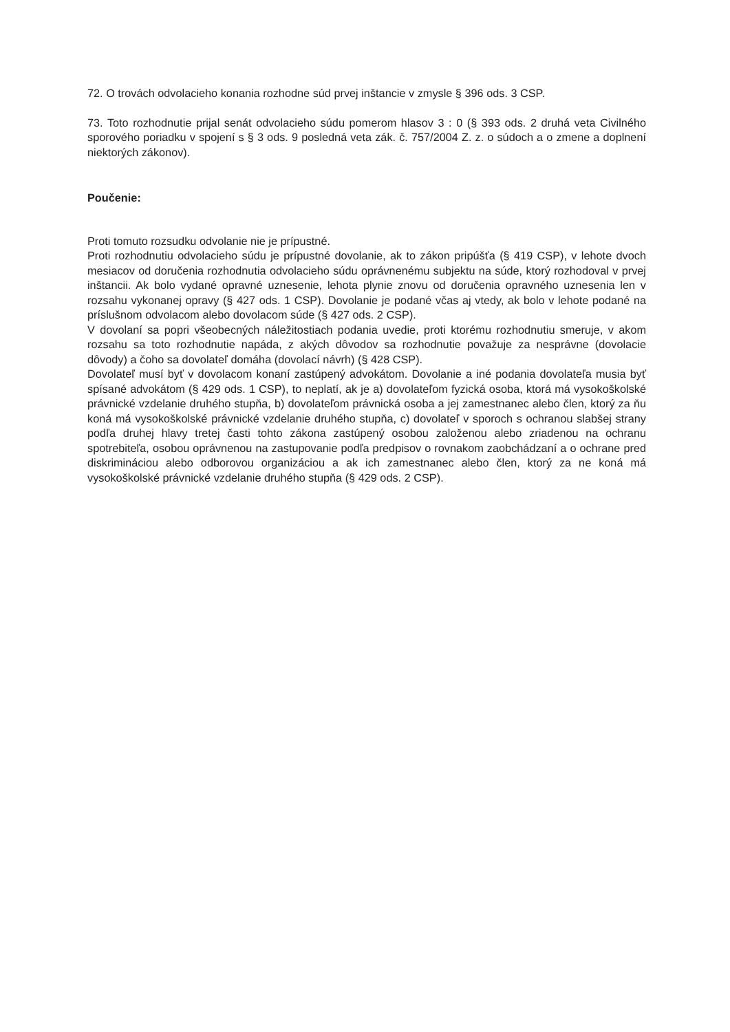72. O trovách odvolacieho konania rozhodne súd prvej inštancie v zmysle § 396 ods. 3 CSP.
73. Toto rozhodnutie prijal senát odvolacieho súdu pomerom hlasov 3 : 0 (§ 393 ods. 2 druhá veta Civilného sporového poriadku v spojení s § 3 ods. 9 posledná veta zák. č. 757/2004 Z. z. o súdoch a o zmene a doplnení niektorých zákonov).
Poučenie:
Proti tomuto rozsudku odvolanie nie je prípustné.
Proti rozhodnutiu odvolacieho súdu je prípustné dovolanie, ak to zákon pripúšťa (§ 419 CSP), v lehote dvoch mesiacov od doručenia rozhodnutia odvolacieho súdu oprávnenému subjektu na súde, ktorý rozhodoval v prvej inštancii. Ak bolo vydané opravné uznesenie, lehota plynie znovu od doručenia opravného uznesenia len v rozsahu vykonanej opravy (§ 427 ods. 1 CSP). Dovolanie je podané včas aj vtedy, ak bolo v lehote podané na príslušnom odvolacom alebo dovolacom súde (§ 427 ods. 2 CSP).
V dovolaní sa popri všeobecných náležitostiach podania uvedie, proti ktorému rozhodnutiu smeruje, v akom rozsahu sa toto rozhodnutie napáda, z akých dôvodov sa rozhodnutie považuje za nesprávne (dovolacie dôvody) a čoho sa dovolateľ domáha (dovolací návrh) (§ 428 CSP).
Dovolateľ musí byť v dovolacom konaní zastúpený advokátom. Dovolanie a iné podania dovolateľa musia byť spísané advokátom (§ 429 ods. 1 CSP), to neplatí, ak je a) dovolateľom fyzická osoba, ktorá má vysokoškolské právnické vzdelanie druhého stupňa, b) dovolateľom právnická osoba a jej zamestnanec alebo člen, ktorý za ňu koná má vysokoškolské právnické vzdelanie druhého stupňa, c) dovolateľ v sporoch s ochranou slabšej strany podľa druhej hlavy tretej časti tohto zákona zastúpený osobou založenou alebo zriadenou na ochranu spotrebiteľa, osobou oprávnenou na zastupovanie podľa predpisov o rovnakom zaobchádzaní a o ochrane pred diskrimináciou alebo odborovou organizáciou a ak ich zamestnanec alebo člen, ktorý za ne koná má vysokoškolské právnické vzdelanie druhého stupňa (§ 429 ods. 2 CSP).